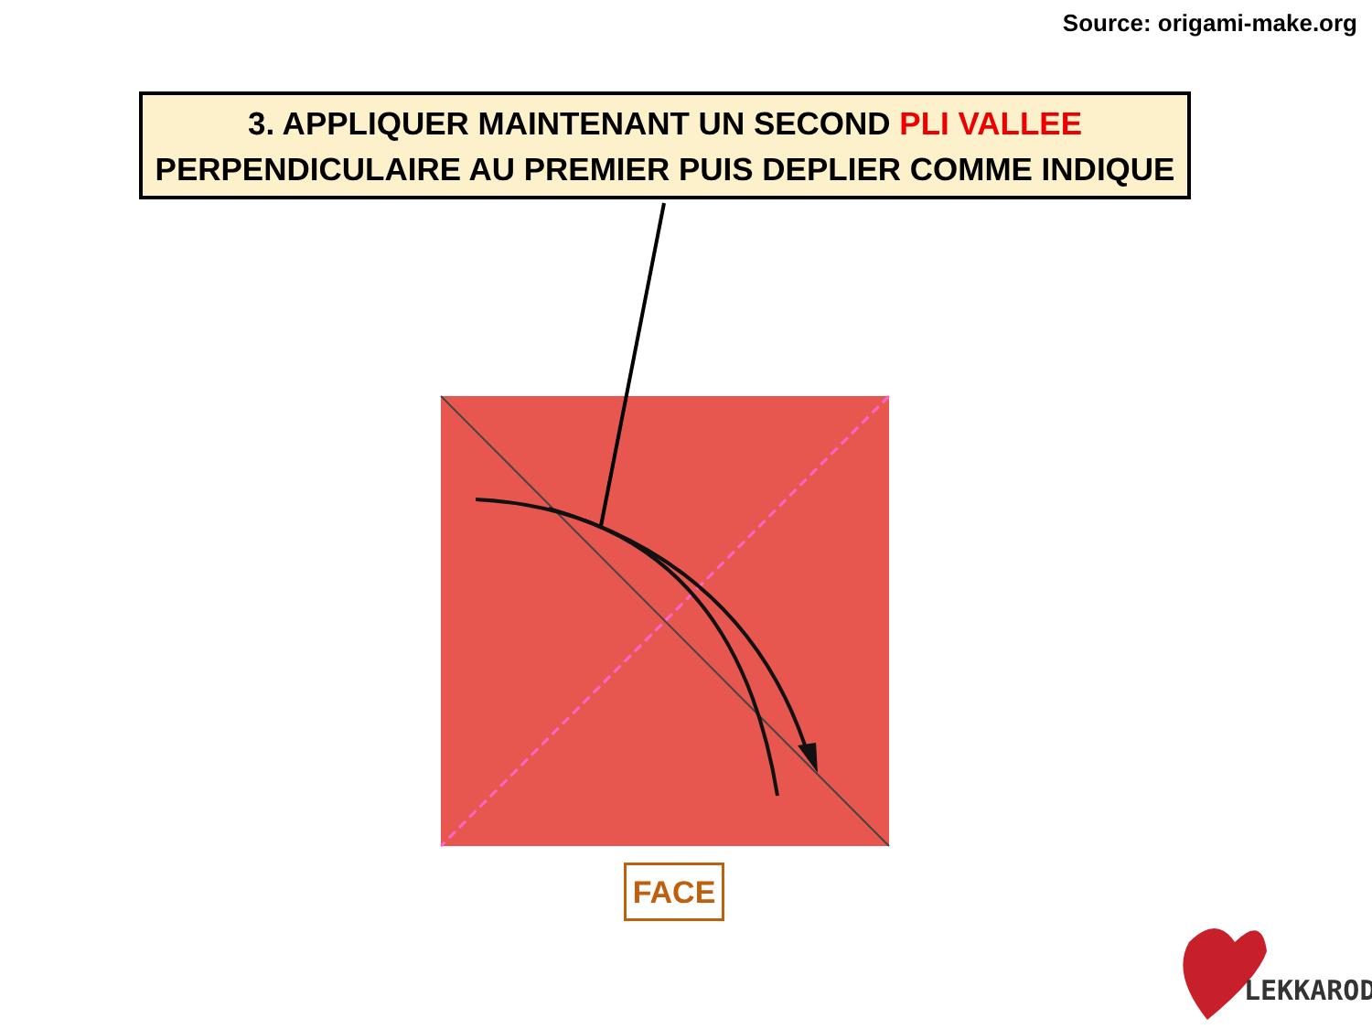Source: origami-make.org
3. APPLIQUER MAINTENANT UN SECOND PLI VALLEE
PERPENDICULAIRE AU PREMIER PUIS DEPLIER COMME INDIQUE
FACE
LEKKAROD